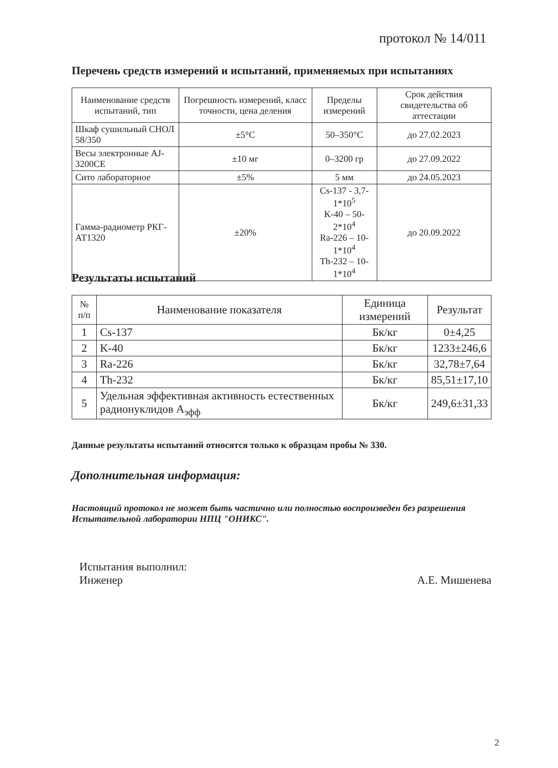протокол № 14/011
Перечень средств измерений и испытаний, применяемых при испытаниях
| Наименование средств испытаний, тип | Погрешность измерений, класс точности, цена деления | Пределы измерений | Срок действия свидетельства об аттестации |
| --- | --- | --- | --- |
| Шкаф сушильный СНОЛ 58/350 | ±5°С | 50–350°С | до 27.02.2023 |
| Весы электронные AJ-3200CE | ±10 мг | 0–3200 гр | до 27.09.2022 |
| Сито лабораторное | ±5% | 5 мм | до 24.05.2023 |
| Гамма-радиометр РКГ-АТ1320 | ±20% | Cs-137 - 3,7-1*10<sup>5</sup> K-40 – 50-2*10<sup>4</sup> Ra-226 – 10-1*10<sup>4</sup> Th-232 – 10-1*10<sup>4</sup> | до 20.09.2022 |
Результаты испытаний
| № п/п | Наименование показателя | Единица измерений | Результат |
| --- | --- | --- | --- |
| 1 | Cs-137 | Бк/кг | 0±4,25 |
| 2 | K-40 | Бк/кг | 1233±246,6 |
| 3 | Ra-226 | Бк/кг | 32,78±7,64 |
| 4 | Th-232 | Бк/кг | 85,51±17,10 |
| 5 | Удельная эффективная активность естественных радионуклидов А<sub>эфф</sub> | Бк/кг | 249,6±31,33 |
Данные результаты испытаний относятся только к образцам пробы № 330.
Дополнительная информация:
Настоящий протокол не может быть частично или полностью воспроизведен без разрешения Испытательной лаборатории НПЦ "ОНИКС".
Испытания выполнил:
Инженер
А.Е. Мишенева
2